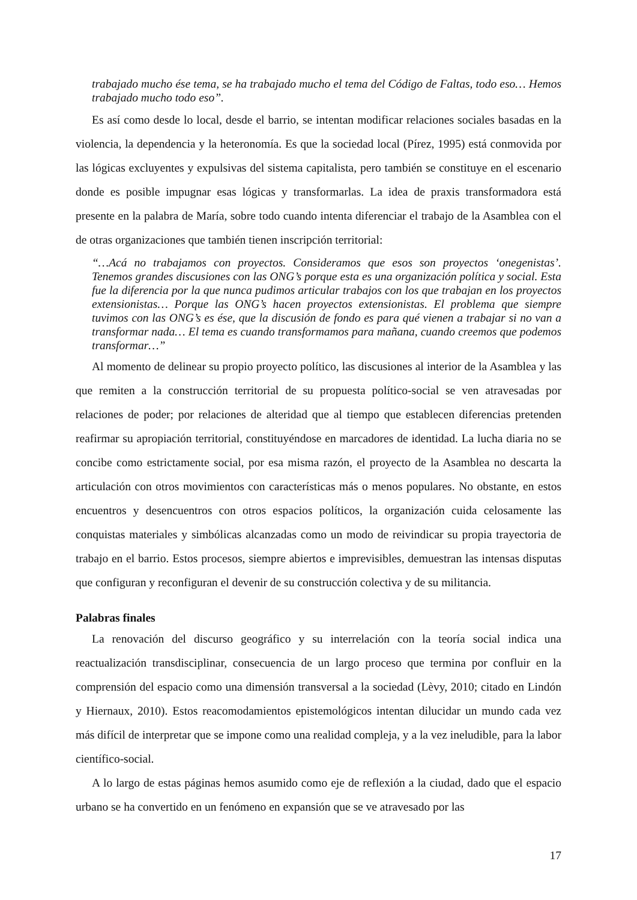trabajado mucho ése tema, se ha trabajado mucho el tema del Código de Faltas, todo eso… Hemos trabajado mucho todo eso”.
Es así como desde lo local, desde el barrio, se intentan modificar relaciones sociales basadas en la violencia, la dependencia y la heteronomía. Es que la sociedad local (Pírez, 1995) está conmovida por las lógicas excluyentes y expulsivas del sistema capitalista, pero también se constituye en el escenario donde es posible impugnar esas lógicas y transformarlas. La idea de praxis transformadora está presente en la palabra de María, sobre todo cuando intenta diferenciar el trabajo de la Asamblea con el de otras organizaciones que también tienen inscripción territorial:
“…Acá no trabajamos con proyectos. Consideramos que esos son proyectos ‘onegenistas’. Tenemos grandes discusiones con las ONG’s porque esta es una organización política y social. Esta fue la diferencia por la que nunca pudimos articular trabajos con los que trabajan en los proyectos extensionistas… Porque las ONG’s hacen proyectos extensionistas. El problema que siempre tuvimos con las ONG’s es ése, que la discusión de fondo es para qué vienen a trabajar si no van a transformar nada… El tema es cuando transformamos para mañana, cuando creemos que podemos transformar…”
Al momento de delinear su propio proyecto político, las discusiones al interior de la Asamblea y las que remiten a la construcción territorial de su propuesta político-social se ven atravesadas por relaciones de poder; por relaciones de alteridad que al tiempo que establecen diferencias pretenden reafirmar su apropiación territorial, constituyéndose en marcadores de identidad. La lucha diaria no se concibe como estrictamente social, por esa misma razón, el proyecto de la Asamblea no descarta la articulación con otros movimientos con características más o menos populares. No obstante, en estos encuentros y desencuentros con otros espacios políticos, la organización cuida celosamente las conquistas materiales y simbólicas alcanzadas como un modo de reivindicar su propia trayectoria de trabajo en el barrio. Estos procesos, siempre abiertos e imprevisibles, demuestran las intensas disputas que configuran y reconfiguran el devenir de su construcción colectiva y de su militancia.
Palabras finales
La renovación del discurso geográfico y su interrelación con la teoría social indica una reactualización transdisciplinar, consecuencia de un largo proceso que termina por confluir en la comprensión del espacio como una dimensión transversal a la sociedad (Lèvy, 2010; citado en Lindón y Hiernaux, 2010). Estos reacomodamientos epistemológicos intentan dilucidar un mundo cada vez más difícil de interpretar que se impone como una realidad compleja, y a la vez ineludible, para la labor científico-social.
A lo largo de estas páginas hemos asumido como eje de reflexión a la ciudad, dado que el espacio urbano se ha convertido en un fenómeno en expansión que se ve atravesado por las
17